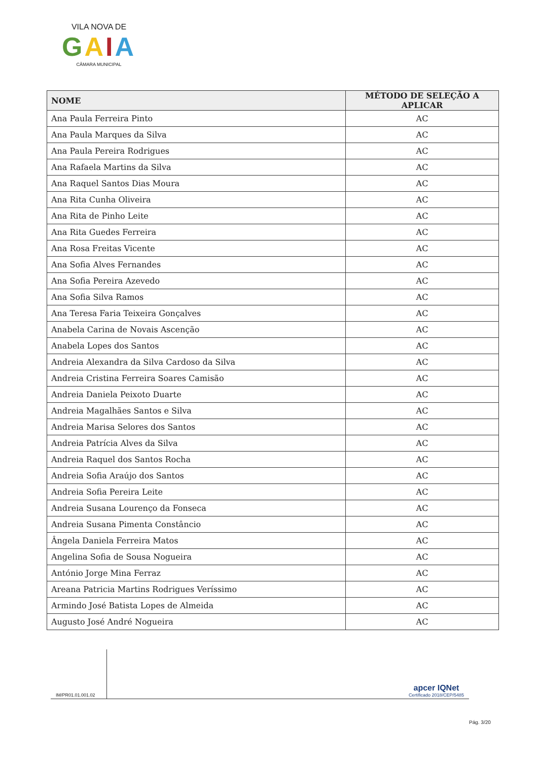VILA NOVA DE
GAIA
CÂMARA MUNICIPAL
| NOME | MÉTODO DE SELEÇÃO A APLICAR |
| --- | --- |
| Ana Paula Ferreira Pinto | AC |
| Ana Paula Marques da Silva | AC |
| Ana Paula Pereira Rodrigues | AC |
| Ana Rafaela Martins da Silva | AC |
| Ana Raquel Santos Dias Moura | AC |
| Ana Rita Cunha Oliveira | AC |
| Ana Rita de Pinho Leite | AC |
| Ana Rita Guedes Ferreira | AC |
| Ana Rosa Freitas Vicente | AC |
| Ana Sofia Alves Fernandes | AC |
| Ana Sofia Pereira Azevedo | AC |
| Ana Sofia Silva Ramos | AC |
| Ana Teresa Faria Teixeira Gonçalves | AC |
| Anabela Carina de Novais Ascenção | AC |
| Anabela Lopes dos Santos | AC |
| Andreia Alexandra da Silva Cardoso da Silva | AC |
| Andreia Cristina Ferreira Soares Camisão | AC |
| Andreia Daniela Peixoto Duarte | AC |
| Andreia Magalhães Santos e Silva | AC |
| Andreia Marisa Selores dos Santos | AC |
| Andreia Patrícia Alves da Silva | AC |
| Andreia Raquel dos Santos Rocha | AC |
| Andreia Sofia Araújo dos Santos | AC |
| Andreia Sofia Pereira Leite | AC |
| Andreia Susana Lourenço da Fonseca | AC |
| Andreia Susana Pimenta Constâncio | AC |
| Ângela Daniela Ferreira Matos | AC |
| Angelina Sofia de Sousa Nogueira | AC |
| António Jorge Mina Ferraz | AC |
| Areana Patricia Martins Rodrigues Veríssimo | AC |
| Armindo José Batista Lopes de Almeida | AC |
| Augusto José André Nogueira | AC |
IM/PR01.01.001.02
apcer IQNet
Certificado 2018/CEP/5485
Pág. 3/20